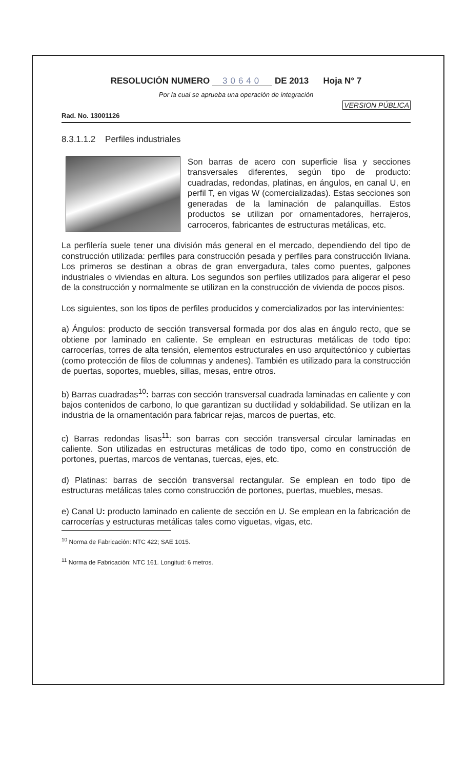RESOLUCIÓN NUMERO 30640 DE 2013 Hoja N° 7
Por la cual se aprueba una operación de integración
VERSION PÚBLICA
Rad. No. 13001126
8.3.1.1.2 Perfiles industriales
Son barras de acero con superficie lisa y secciones transversales diferentes, según tipo de producto: cuadradas, redondas, platinas, en ángulos, en canal U, en perfil T, en vigas W (comercializadas). Estas secciones son generadas de la laminación de palanquillas. Estos productos se utilizan por ornamentadores, herrajeros, carroceros, fabricantes de estructuras metálicas, etc.
La perfilería suele tener una división más general en el mercado, dependiendo del tipo de construcción utilizada: perfiles para construcción pesada y perfiles para construcción liviana. Los primeros se destinan a obras de gran envergadura, tales como puentes, galpones industriales o viviendas en altura. Los segundos son perfiles utilizados para aligerar el peso de la construcción y normalmente se utilizan en la construcción de vivienda de pocos pisos.
Los siguientes, son los tipos de perfiles producidos y comercializados por las intervinientes:
a) Ángulos: producto de sección transversal formada por dos alas en ángulo recto, que se obtiene por laminado en caliente. Se emplean en estructuras metálicas de todo tipo: carrocerías, torres de alta tensión, elementos estructurales en uso arquitectónico y cubiertas (como protección de filos de columnas y andenes). También es utilizado para la construcción de puertas, soportes, muebles, sillas, mesas, entre otros.
b) Barras cuadradas<sup>10</sup>: barras con sección transversal cuadrada laminadas en caliente y con bajos contenidos de carbono, lo que garantizan su ductilidad y soldabilidad. Se utilizan en la industria de la ornamentación para fabricar rejas, marcos de puertas, etc.
c) Barras redondas lisas<sup>11</sup>: son barras con sección transversal circular laminadas en caliente. Son utilizadas en estructuras metálicas de todo tipo, como en construcción de portones, puertas, marcos de ventanas, tuercas, ejes, etc.
d) Platinas: barras de sección transversal rectangular. Se emplean en todo tipo de estructuras metálicas tales como construcción de portones, puertas, muebles, mesas.
e) Canal U: producto laminado en caliente de sección en U. Se emplean en la fabricación de carrocerías y estructuras metálicas tales como viguetas, vigas, etc.
<sup>10</sup> Norma de Fabricación: NTC 422; SAE 1015.
<sup>11</sup> Norma de Fabricación: NTC 161. Longitud: 6 metros.